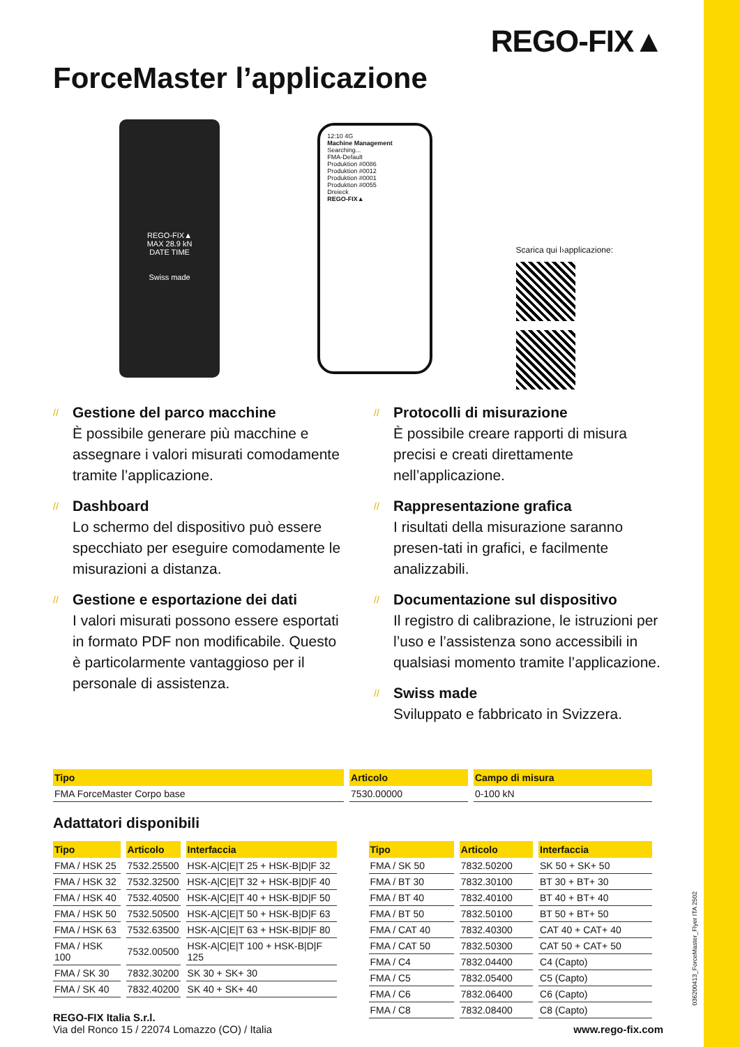REGO-FIX▲
ForceMaster l’applicazione
REGO-FIX▲
MAX 28.9 kN
DATE TIME
Swiss made
12:10 4G
Machine Management
Searching...
FMA-Default
Produktion #0086
Produktion #0012
Produktion #0001
Produktion #0055
Dreieck
REGO-FIX▲
Scarica qui l›applicazione:
// Gestione del parco macchine
È possibile generare più macchine e assegnare i valori misurati comodamente tramite l’applicazione.
// Dashboard
Lo schermo del dispositivo può essere specchiato per eseguire comodamente le misurazioni a distanza.
// Gestione e esportazione dei dati
I valori misurati possono essere esportati in formato PDF non modificabile. Questo è particolarmente vantaggioso per il personale di assistenza.
// Protocolli di misurazione
È possibile creare rapporti di misura precisi e creati direttamente nell’applicazione.
// Rappresentazione grafica
I risultati della misurazione saranno presen-tati in grafici, e facilmente analizzabili.
// Documentazione sul dispositivo
Il registro di calibrazione, le istruzioni per l’uso e l’assistenza sono accessibili in qualsiasi momento tramite l’applicazione.
// Swiss made
Sviluppato e fabbricato in Svizzera.
| Tipo | Articolo | Campo di misura |
| --- | --- | --- |
| FMA ForceMaster Corpo base | 7530.00000 | 0-100 kN |
Adattatori disponibili
| Tipo | Articolo | Interfaccia |
| --- | --- | --- |
| FMA / HSK 25 | 7532.25500 | HSK-A/C/E/T 25 + HSK-B/D/F 32 |
| FMA / HSK 32 | 7532.32500 | HSK-A/C/E/T 32 + HSK-B/D/F 40 |
| FMA / HSK 40 | 7532.40500 | HSK-A/C/E/T 40 + HSK-B/D/F 50 |
| FMA / HSK 50 | 7532.50500 | HSK-A/C/E/T 50 + HSK-B/D/F 63 |
| FMA / HSK 63 | 7532.63500 | HSK-A/C/E/T 63 + HSK-B/D/F 80 |
| FMA / HSK 100 | 7532.00500 | HSK-A/C/E/T 100 + HSK-B/D/F 125 |
| FMA / SK 30 | 7832.30200 | SK 30 + SK+ 30 |
| FMA / SK 40 | 7832.40200 | SK 40 + SK+ 40 |
| Tipo | Articolo | Interfaccia |
| --- | --- | --- |
| FMA / SK 50 | 7832.50200 | SK 50 + SK+ 50 |
| FMA / BT 30 | 7832.30100 | BT 30 + BT+ 30 |
| FMA / BT 40 | 7832.40100 | BT 40 + BT+ 40 |
| FMA / BT 50 | 7832.50100 | BT 50 + BT+ 50 |
| FMA / CAT 40 | 7832.40300 | CAT 40 + CAT+ 40 |
| FMA / CAT 50 | 7832.50300 | CAT 50 + CAT+ 50 |
| FMA / C4 | 7832.04400 | C4 (Capto) |
| FMA / C5 | 7832.05400 | C5 (Capto) |
| FMA / C6 | 7832.06400 | C6 (Capto) |
| FMA / C8 | 7832.08400 | C8 (Capto) |
REGO-FIX Italia S.r.l.
Via del Ronco 15 / 22074 Lomazzo (CO) / Italia
www.rego-fix.com
036200413_ForceMaster_Flyer ITA 2502